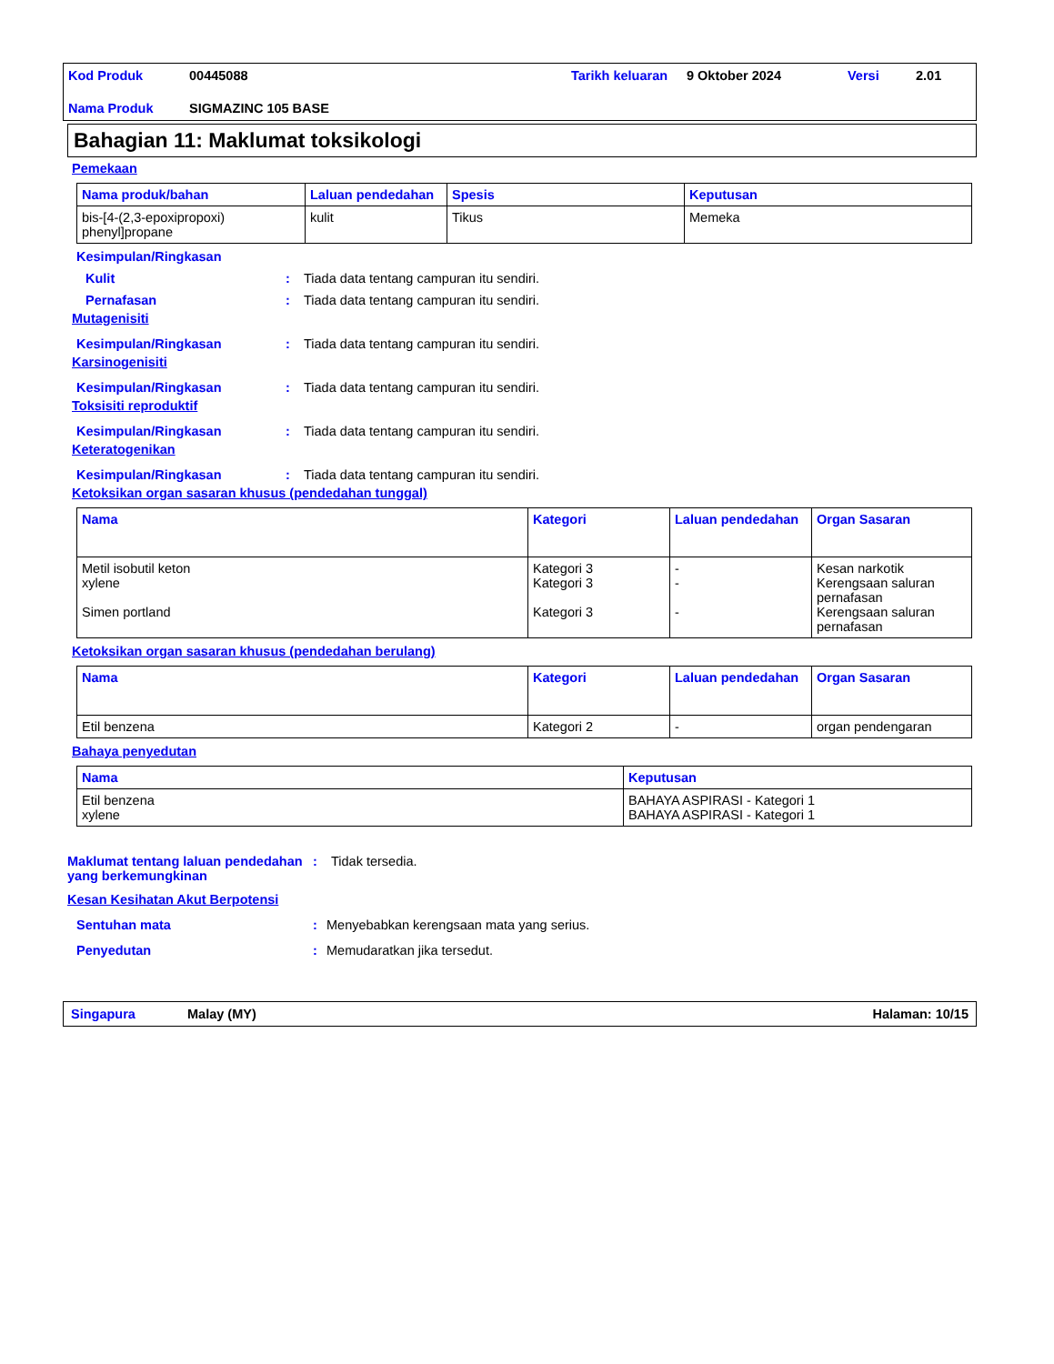Kod Produk 00445088 Tarikh keluaran 9 Oktober 2024 Versi 2.01 Nama Produk SIGMAZINC 105 BASE
Bahagian 11: Maklumat toksikologi
Pemekaan
| Nama produk/bahan | Laluan pendedahan | Spesis | Keputusan |
| --- | --- | --- | --- |
| bis-[4-(2,3-epoxipropoxi) phenyl]propane | kulit | Tikus | Memeka |
Kesimpulan/Ringkasan
Kulit: Tiada data tentang campuran itu sendiri.
Pernafasan: Tiada data tentang campuran itu sendiri.
Mutagenisiti
Kesimpulan/Ringkasan: Tiada data tentang campuran itu sendiri.
Karsinogenisiti
Kesimpulan/Ringkasan: Tiada data tentang campuran itu sendiri.
Toksisiti reproduktif
Kesimpulan/Ringkasan: Tiada data tentang campuran itu sendiri.
Keteratogenikan
Kesimpulan/Ringkasan: Tiada data tentang campuran itu sendiri.
Ketoksikan organ sasaran khusus (pendedahan tunggal)
| Nama | Kategori | Laluan pendedahan | Organ Sasaran |
| --- | --- | --- | --- |
| Metil isobutil keton xylene Simen portland | Kategori 3 Kategori 3 Kategori 3 | - - - | Kesan narkotik Kerengsaan saluran pernafasan Kerengsaan saluran pernafasan |
Ketoksikan organ sasaran khusus (pendedahan berulang)
| Nama | Kategori | Laluan pendedahan | Organ Sasaran |
| --- | --- | --- | --- |
| Etil benzena | Kategori 2 | - | organ pendengaran |
Bahaya penyedutan
| Nama | Keputusan |
| --- | --- |
| Etil benzena xylene | BAHAYA ASPIRASI - Kategori 1 BAHAYA ASPIRASI - Kategori 1 |
Maklumat tentang laluan pendedahan yang berkemungkinan: Tidak tersedia.
Kesan Kesihatan Akut Berpotensi
Sentuhan mata: Menyebabkan kerengsaan mata yang serius.
Penyedutan: Memudaratkan jika tersedut.
Singapura Malay (MY) Halaman: 10/15